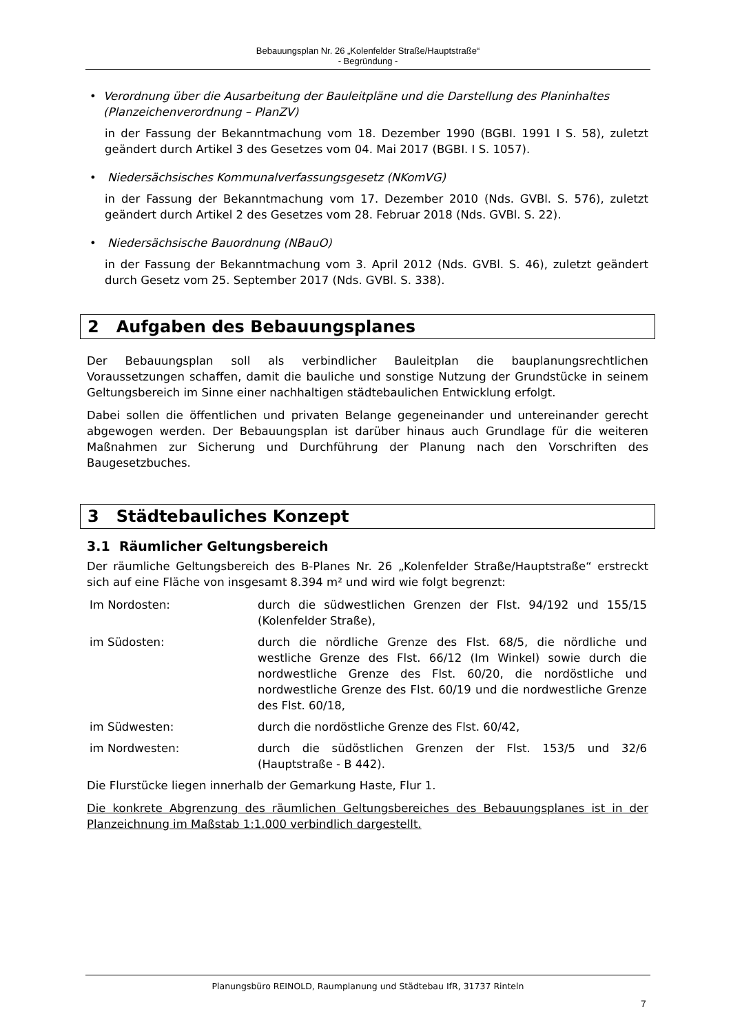Bebauungsplan Nr. 26 „Kolenfelder Straße/Hauptstraße“
- Begründung -
• Verordnung über die Ausarbeitung der Bauleitpläne und die Darstellung des Planinhaltes (Planzeichenverordnung – PlanZV)
in der Fassung der Bekanntmachung vom 18. Dezember 1990 (BGBI. 1991 I S. 58), zuletzt geändert durch Artikel 3 des Gesetzes vom 04. Mai 2017 (BGBI. I S. 1057).
• Niedersächsisches Kommunalverfassungsgesetz (NKomVG)
in der Fassung der Bekanntmachung vom 17. Dezember 2010 (Nds. GVBl. S. 576), zuletzt geändert durch Artikel 2 des Gesetzes vom 28. Februar 2018 (Nds. GVBl. S. 22).
• Niedersächsische Bauordnung (NBauO)
in der Fassung der Bekanntmachung vom 3. April 2012 (Nds. GVBl. S. 46), zuletzt geändert durch Gesetz vom 25. September 2017 (Nds. GVBl. S. 338).
2 Aufgaben des Bebauungsplanes
Der Bebauungsplan soll als verbindlicher Bauleitplan die bauplanungsrechtlichen Voraussetzungen schaffen, damit die bauliche und sonstige Nutzung der Grundstücke in seinem Geltungsbereich im Sinne einer nachhaltigen städtebaulichen Entwicklung erfolgt.
Dabei sollen die öffentlichen und privaten Belange gegeneinander und untereinander gerecht abgewogen werden. Der Bebauungsplan ist darüber hinaus auch Grundlage für die weiteren Maßnahmen zur Sicherung und Durchführung der Planung nach den Vorschriften des Baugesetzbuches.
3 Städtebauliches Konzept
3.1 Räumlicher Geltungsbereich
Der räumliche Geltungsbereich des B-Planes Nr. 26 „Kolenfelder Straße/Hauptstraße“ erstreckt sich auf eine Fläche von insgesamt 8.394 m² und wird wie folgt begrenzt:
Im Nordosten: durch die südwestlichen Grenzen der Flst. 94/192 und 155/15 (Kolenfelder Straße),
im Südosten: durch die nördliche Grenze des Flst. 68/5, die nördliche und westliche Grenze des Flst. 66/12 (Im Winkel) sowie durch die nordwestliche Grenze des Flst. 60/20, die nordöstliche und nordwestliche Grenze des Flst. 60/19 und die nordwestliche Grenze des Flst. 60/18,
im Südwesten: durch die nordöstliche Grenze des Flst. 60/42,
im Nordwesten: durch die südöstlichen Grenzen der Flst. 153/5 und 32/6 (Hauptstraße - B 442).
Die Flurstücke liegen innerhalb der Gemarkung Haste, Flur 1.
Die konkrete Abgrenzung des räumlichen Geltungsbereiches des Bebauungsplanes ist in der Planzeichnung im Maßstab 1:1.000 verbindlich dargestellt.
Planungsbüro REINOLD, Raumplanung und Städtebau IfR, 31737 Rinteln
7